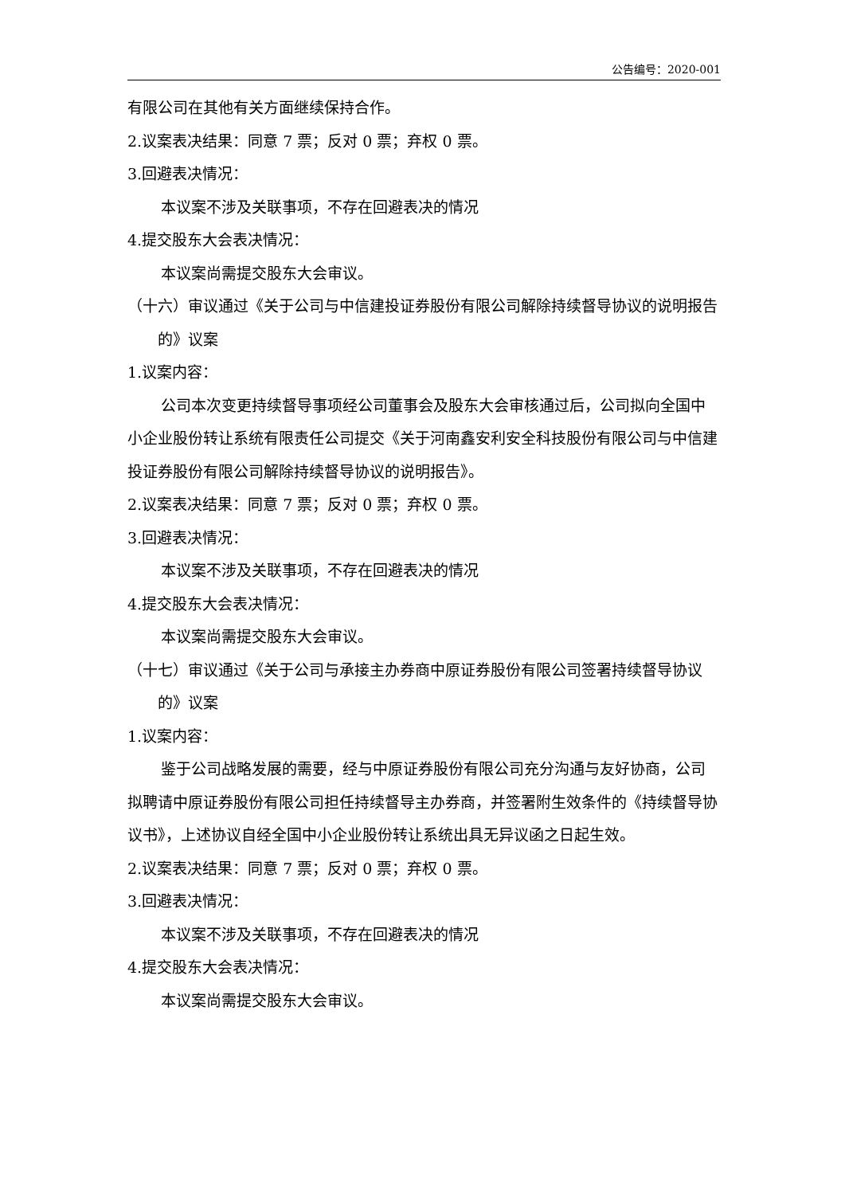公告编号：2020-001
有限公司在其他有关方面继续保持合作。
2.议案表决结果：同意 7 票；反对 0 票；弃权 0 票。
3.回避表决情况：
本议案不涉及关联事项，不存在回避表决的情况
4.提交股东大会表决情况：
本议案尚需提交股东大会审议。
（十六）审议通过《关于公司与中信建投证券股份有限公司解除持续督导协议的说明报告的》议案
1.议案内容：
公司本次变更持续督导事项经公司董事会及股东大会审核通过后，公司拟向全国中小企业股份转让系统有限责任公司提交《关于河南鑫安利安全科技股份有限公司与中信建投证券股份有限公司解除持续督导协议的说明报告》。
2.议案表决结果：同意 7 票；反对 0 票；弃权 0 票。
3.回避表决情况：
本议案不涉及关联事项，不存在回避表决的情况
4.提交股东大会表决情况：
本议案尚需提交股东大会审议。
（十七）审议通过《关于公司与承接主办券商中原证券股份有限公司签署持续督导协议的》议案
1.议案内容：
鉴于公司战略发展的需要，经与中原证券股份有限公司充分沟通与友好协商，公司拟聘请中原证券股份有限公司担任持续督导主办券商，并签署附生效条件的《持续督导协议书》，上述协议自经全国中小企业股份转让系统出具无异议函之日起生效。
2.议案表决结果：同意 7 票；反对 0 票；弃权 0 票。
3.回避表决情况：
本议案不涉及关联事项，不存在回避表决的情况
4.提交股东大会表决情况：
本议案尚需提交股东大会审议。